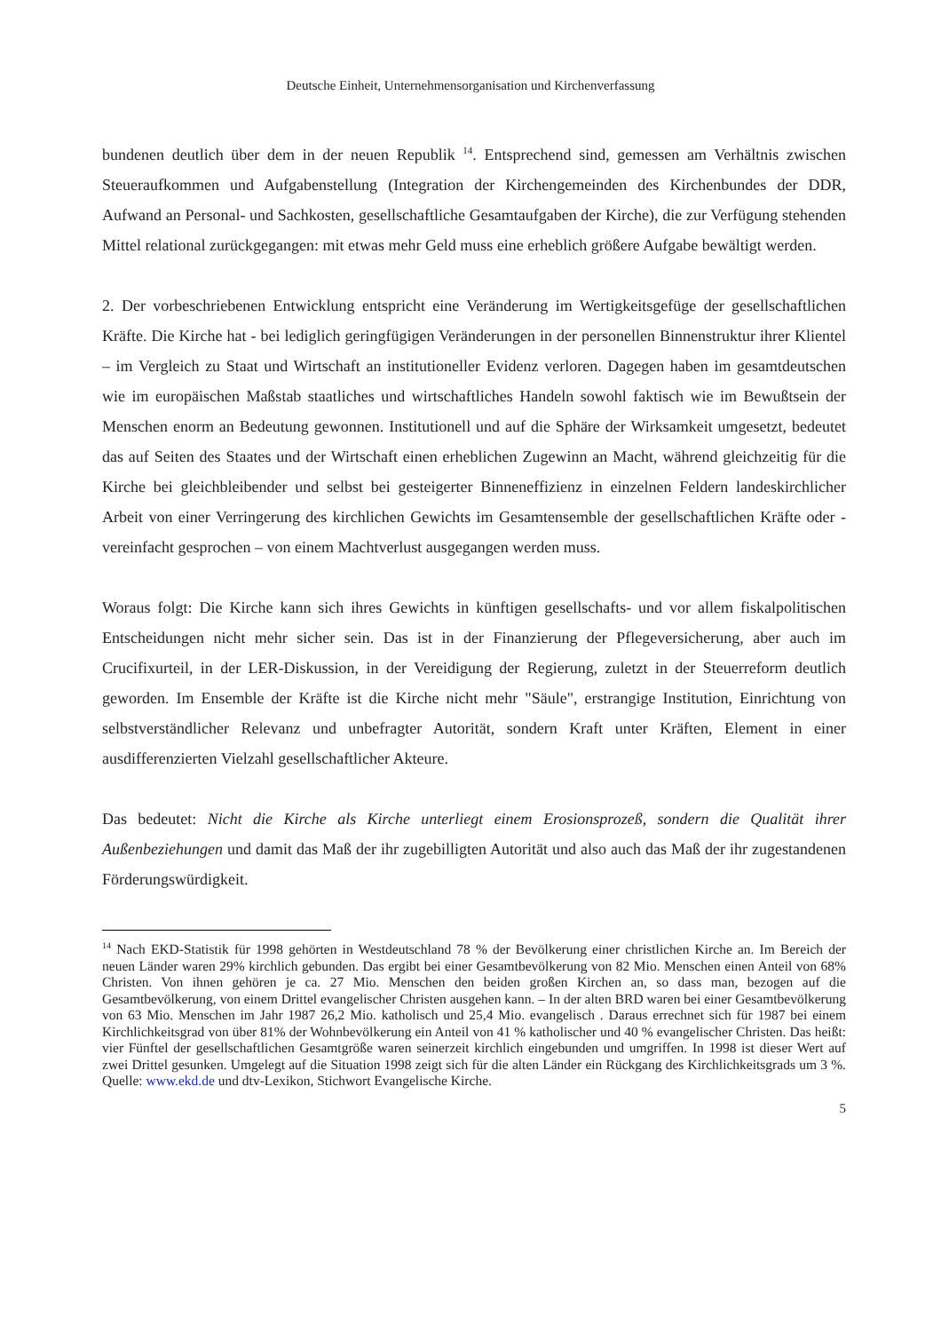Deutsche Einheit, Unternehmensorganisation und Kirchenverfassung
bundenen deutlich über dem in der neuen Republik <sup>14</sup>. Entsprechend sind, gemessen am Verhältnis zwischen Steueraufkommen und Aufgabenstellung (Integration der Kirchengemeinden des Kirchenbundes der DDR, Aufwand an Personal- und Sachkosten, gesellschaftliche Gesamtaufgaben der Kirche), die zur Verfügung stehenden Mittel relational zurückgegangen: mit etwas mehr Geld muss eine erheblich größere Aufgabe bewältigt werden.
2. Der vorbeschriebenen Entwicklung entspricht eine Veränderung im Wertigkeitsgefüge der gesellschaftlichen Kräfte. Die Kirche hat - bei lediglich geringfügigen Veränderungen in der personellen Binnenstruktur ihrer Klientel – im Vergleich zu Staat und Wirtschaft an institutioneller Evidenz verloren. Dagegen haben im gesamtdeutschen wie im europäischen Maßstab staatliches und wirtschaftliches Handeln sowohl faktisch wie im Bewußtsein der Menschen enorm an Bedeutung gewonnen. Institutionell und auf die Sphäre der Wirksamkeit umgesetzt, bedeutet das auf Seiten des Staates und der Wirtschaft einen erheblichen Zugewinn an Macht, während gleichzeitig für die Kirche bei gleichbleibender und selbst bei gesteigerter Binneneffizienz in einzelnen Feldern landeskirchlicher Arbeit von einer Verringerung des kirchlichen Gewichts im Gesamtensemble der gesellschaftlichen Kräfte oder - vereinfacht gesprochen – von einem Machtverlust ausgegangen werden muss.
Woraus folgt: Die Kirche kann sich ihres Gewichts in künftigen gesellschafts- und vor allem fiskalpolitischen Entscheidungen nicht mehr sicher sein. Das ist in der Finanzierung der Pflegeversicherung, aber auch im Crucifixurteil, in der LER-Diskussion, in der Vereidigung der Regierung, zuletzt in der Steuerreform deutlich geworden. Im Ensemble der Kräfte ist die Kirche nicht mehr "Säule", erstrangige Institution, Einrichtung von selbstverständlicher Relevanz und unbefragter Autorität, sondern Kraft unter Kräften, Element in einer ausdifferenzierten Vielzahl gesellschaftlicher Akteure.
Das bedeutet: Nicht die Kirche als Kirche unterliegt einem Erosionsprozeß, sondern die Qualität ihrer Außenbeziehungen und damit das Maß der ihr zugebilligten Autorität und also auch das Maß der ihr zugestandenen Förderungswürdigkeit.
<sup>14</sup> Nach EKD-Statistik für 1998 gehörten in Westdeutschland 78 % der Bevölkerung einer christlichen Kirche an. Im Bereich der neuen Länder waren 29% kirchlich gebunden. Das ergibt bei einer Gesamtbevölkerung von 82 Mio. Menschen einen Anteil von 68% Christen. Von ihnen gehören je ca. 27 Mio. Menschen den beiden großen Kirchen an, so dass man, bezogen auf die Gesamtbevölkerung, von einem Drittel evangelischer Christen ausgehen kann. – In der alten BRD waren bei einer Gesamtbevölkerung von 63 Mio. Menschen im Jahr 1987 26,2 Mio. katholisch und 25,4 Mio. evangelisch . Daraus errechnet sich für 1987 bei einem Kirchlichkeitsgrad von über 81% der Wohnbevölkerung ein Anteil von 41 % katholischer und 40 % evangelischer Christen. Das heißt: vier Fünftel der gesellschaftlichen Gesamtgröße waren seinerzeit kirchlich eingebunden und umgriffen. In 1998 ist dieser Wert auf zwei Drittel gesunken. Umgelegt auf die Situation 1998 zeigt sich für die alten Länder ein Rückgang des Kirchlichkeitsgrads um 3 %. Quelle: www.ekd.de und dtv-Lexikon, Stichwort Evangelische Kirche.
5